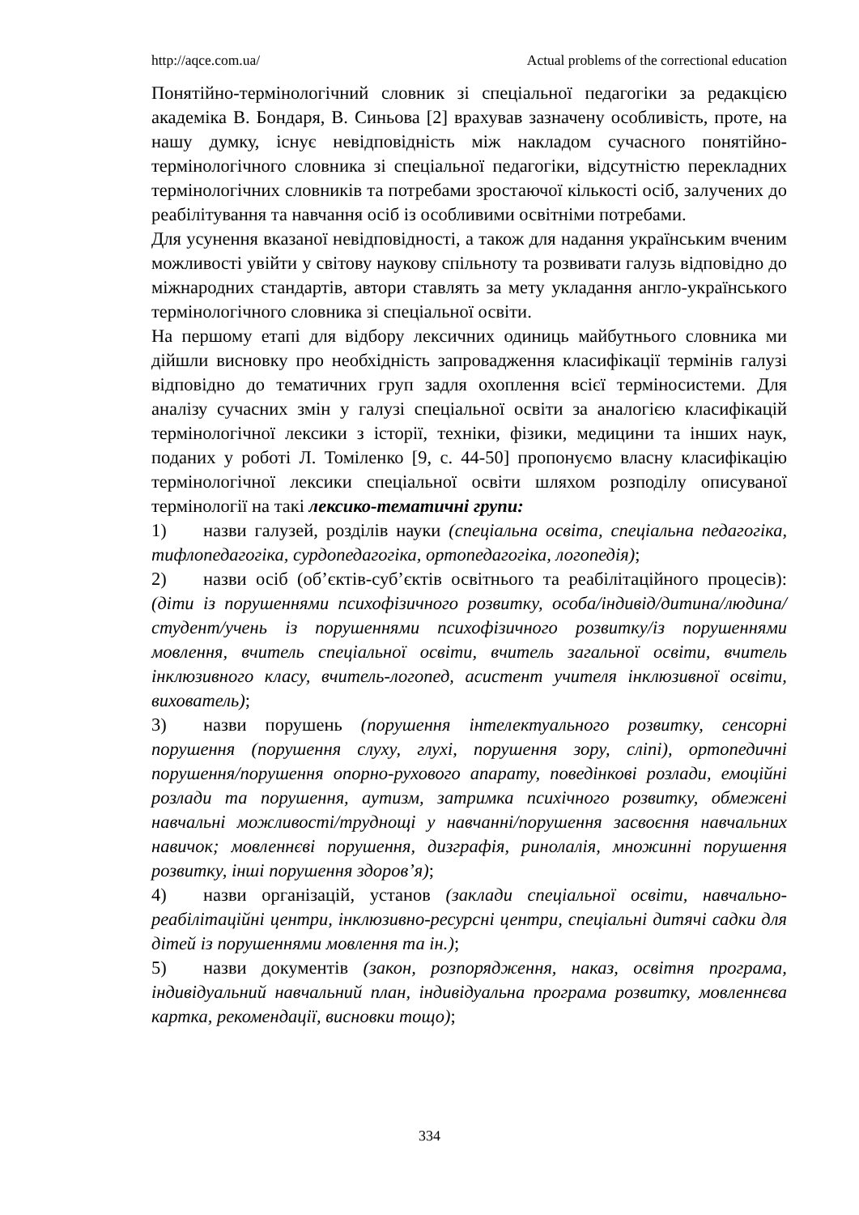http://aqce.com.ua/ Actual problems of the correctional education
Понятійно-термінологічний словник зі спеціальної педагогіки за редакцією академіка В. Бондаря, В. Синьова [2] врахував зазначену особливість, проте, на нашу думку, існує невідповідність між накладом сучасного понятійно-термінологічного словника зі спеціальної педагогіки, відсутністю перекладних термінологічних словників та потребами зростаючої кількості осіб, залучених до реабілітування та навчання осіб із особливими освітніми потребами.
Для усунення вказаної невідповідності, а також для надання українським вченим можливості увійти у світову наукову спільноту та розвивати галузь відповідно до міжнародних стандартів, автори ставлять за мету укладання англо-українського термінологічного словника зі спеціальної освіти.
На першому етапі для відбору лексичних одиниць майбутнього словника ми дійшли висновку про необхідність запровадження класифікації термінів галузі відповідно до тематичних груп задля охоплення всієї терміносистеми. Для аналізу сучасних змін у галузі спеціальної освіти за аналогією класифікацій термінологічної лексики з історії, техніки, фізики, медицини та інших наук, поданих у роботі Л. Томіленко [9, с. 44-50] пропонуємо власну класифікацію термінологічної лексики спеціальної освіти шляхом розподілу описуваної термінології на такі лексико-тематичні групи:
1) назви галузей, розділів науки (спеціальна освіта, спеціальна педагогіка, тифлопедагогіка, сурдопедагогіка, ортопедагогіка, логопедія);
2) назви осіб (об’єктів-суб’єктів освітнього та реабілітаційного процесів): (діти із порушеннями психофізичного розвитку, особа/індивід/дитина/людина/студент/учень із порушеннями психофізичного розвитку/із порушеннями мовлення, вчитель спеціальної освіти, вчитель загальної освіти, вчитель інклюзивного класу, вчитель-логопед, асистент учителя інклюзивної освіти, вихователь);
3) назви порушень (порушення інтелектуального розвитку, сенсорні порушення (порушення слуху, глухі, порушення зору, сліпі), ортопедичні порушення/порушення опорно-рухового апарату, поведінкові розлади, емоційні розлади та порушення, аутизм, затримка психічного розвитку, обмежені навчальні можливості/труднощі у навчанні/порушення засвоєння навчальних навичок; мовленнєві порушення, дизграфія, ринолалія, множинні порушення розвитку, інші порушення здоров’я);
4) назви організацій, установ (заклади спеціальної освіти, навчально-реабілітаційні центри, інклюзивно-ресурсні центри, спеціальні дитячі садки для дітей із порушеннями мовлення та ін.);
5) назви документів (закон, розпорядження, наказ, освітня програма, індивідуальний навчальний план, індивідуальна програма розвитку, мовленнєва картка, рекомендації, висновки тощо);
334